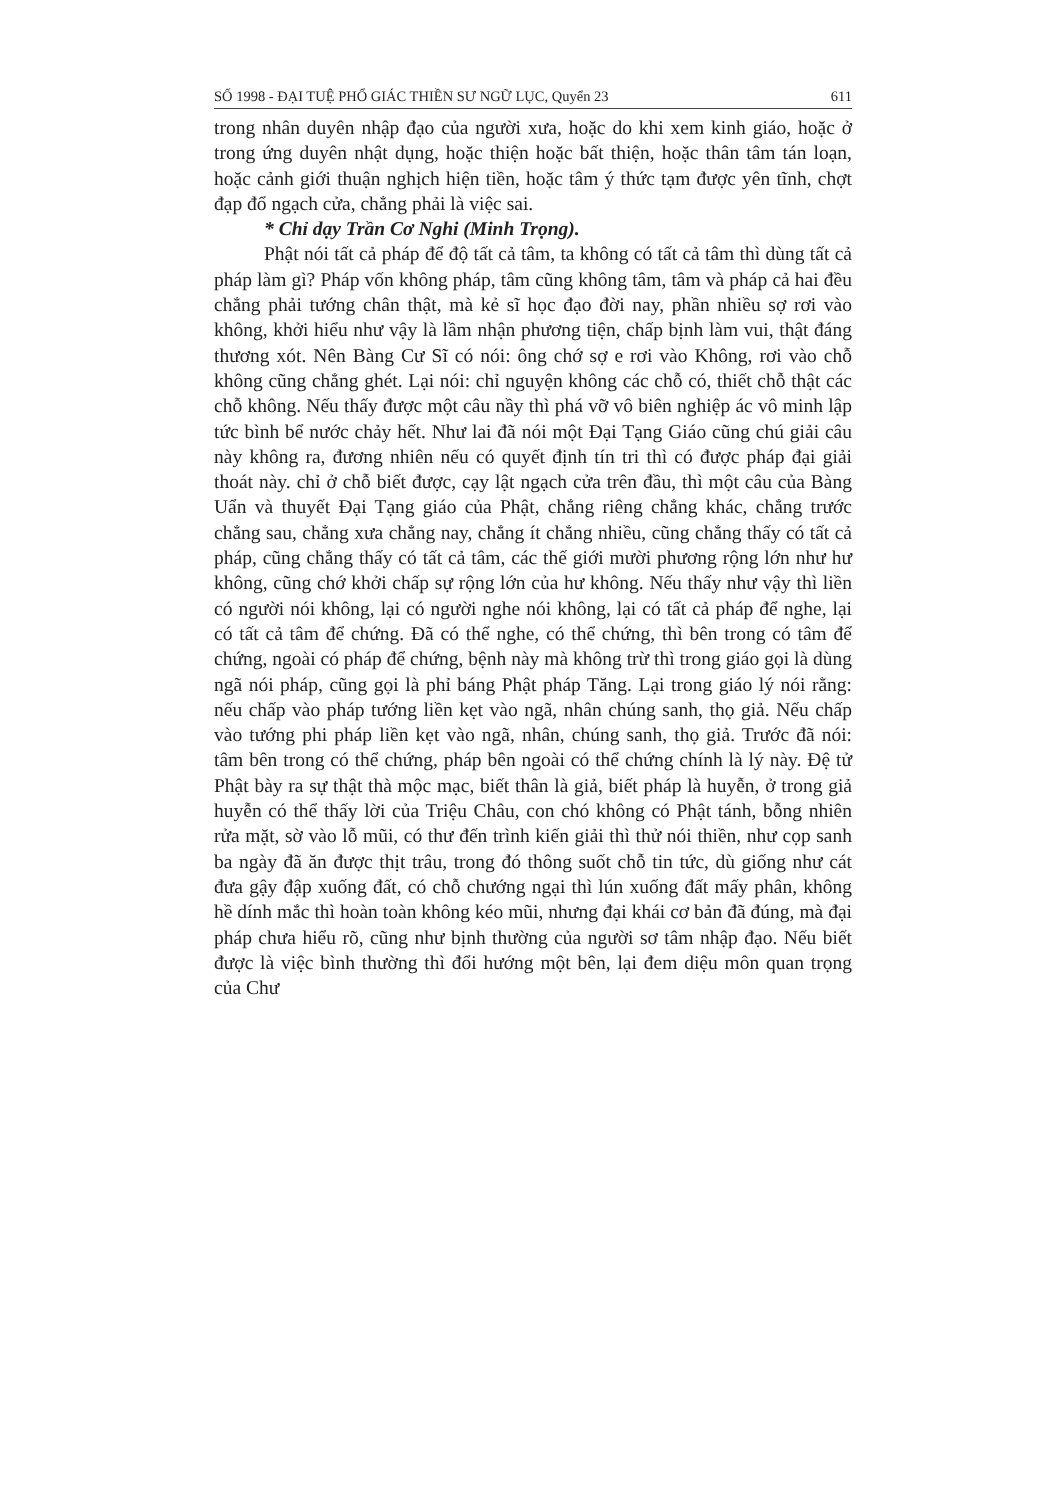SỐ 1998 - ĐẠI TUỆ PHỔ GIÁC THIỀN SƯ NGỮ LỤC, Quyển 23 611
trong nhân duyên nhập đạo của người xưa, hoặc do khi xem kinh giáo, hoặc ở trong ứng duyên nhật dụng, hoặc thiện hoặc bất thiện, hoặc thân tâm tán loạn, hoặc cảnh giới thuận nghịch hiện tiền, hoặc tâm ý thức tạm được yên tĩnh, chợt đạp đổ ngạch cửa, chẳng phải là việc sai.
* Chỉ dạy Trần Cơ Nghi (Minh Trọng).
Phật nói tất cả pháp để độ tất cả tâm, ta không có tất cả tâm thì dùng tất cả pháp làm gì? Pháp vốn không pháp, tâm cũng không tâm, tâm và pháp cả hai đều chẳng phải tướng chân thật, mà kẻ sĩ học đạo đời nay, phần nhiều sợ rơi vào không, khởi hiểu như vậy là lầm nhận phương tiện, chấp bịnh làm vui, thật đáng thương xót. Nên Bàng Cư Sĩ có nói: ông chớ sợ e rơi vào Không, rơi vào chỗ không cũng chẳng ghét. Lại nói: chỉ nguyện không các chỗ có, thiết chỗ thật các chỗ không. Nếu thấy được một câu nầy thì phá vỡ vô biên nghiệp ác vô minh lập tức bình bể nước chảy hết. Như lai đã nói một Đại Tạng Giáo cũng chú giải câu này không ra, đương nhiên nếu có quyết định tín tri thì có được pháp đại giải thoát này. chỉ ở chỗ biết được, cạy lật ngạch cửa trên đầu, thì một câu của Bàng Uẩn và thuyết Đại Tạng giáo của Phật, chẳng riêng chẳng khác, chẳng trước chẳng sau, chẳng xưa chẳng nay, chẳng ít chẳng nhiều, cũng chẳng thấy có tất cả pháp, cũng chẳng thấy có tất cả tâm, các thế giới mười phương rộng lớn như hư không, cũng chớ khởi chấp sự rộng lớn của hư không. Nếu thấy như vậy thì liền có người nói không, lại có người nghe nói không, lại có tất cả pháp để nghe, lại có tất cả tâm để chứng. Đã có thể nghe, có thể chứng, thì bên trong có tâm để chứng, ngoài có pháp để chứng, bệnh này mà không trừ thì trong giáo gọi là dùng ngã nói pháp, cũng gọi là phỉ báng Phật pháp Tăng. Lại trong giáo lý nói rằng: nếu chấp vào pháp tướng liền kẹt vào ngã, nhân chúng sanh, thọ giả. Nếu chấp vào tướng phi pháp liền kẹt vào ngã, nhân, chúng sanh, thọ giả. Trước đã nói: tâm bên trong có thể chứng, pháp bên ngoài có thể chứng chính là lý này. Đệ tử Phật bày ra sự thật thà mộc mạc, biết thân là giả, biết pháp là huyễn, ở trong giả huyễn có thể thấy lời của Triệu Châu, con chó không có Phật tánh, bỗng nhiên rửa mặt, sờ vào lỗ mũi, có thư đến trình kiến giải thì thử nói thiền, như cọp sanh ba ngày đã ăn được thịt trâu, trong đó thông suốt chỗ tin tức, dù giống như cát đưa gậy đập xuống đất, có chỗ chướng ngại thì lún xuống đất mấy phân, không hề dính mắc thì hoàn toàn không kéo mũi, nhưng đại khái cơ bản đã đúng, mà đại pháp chưa hiểu rõ, cũng như bịnh thường của người sơ tâm nhập đạo. Nếu biết được là việc bình thường thì đổi hướng một bên, lại đem diệu môn quan trọng của Chư